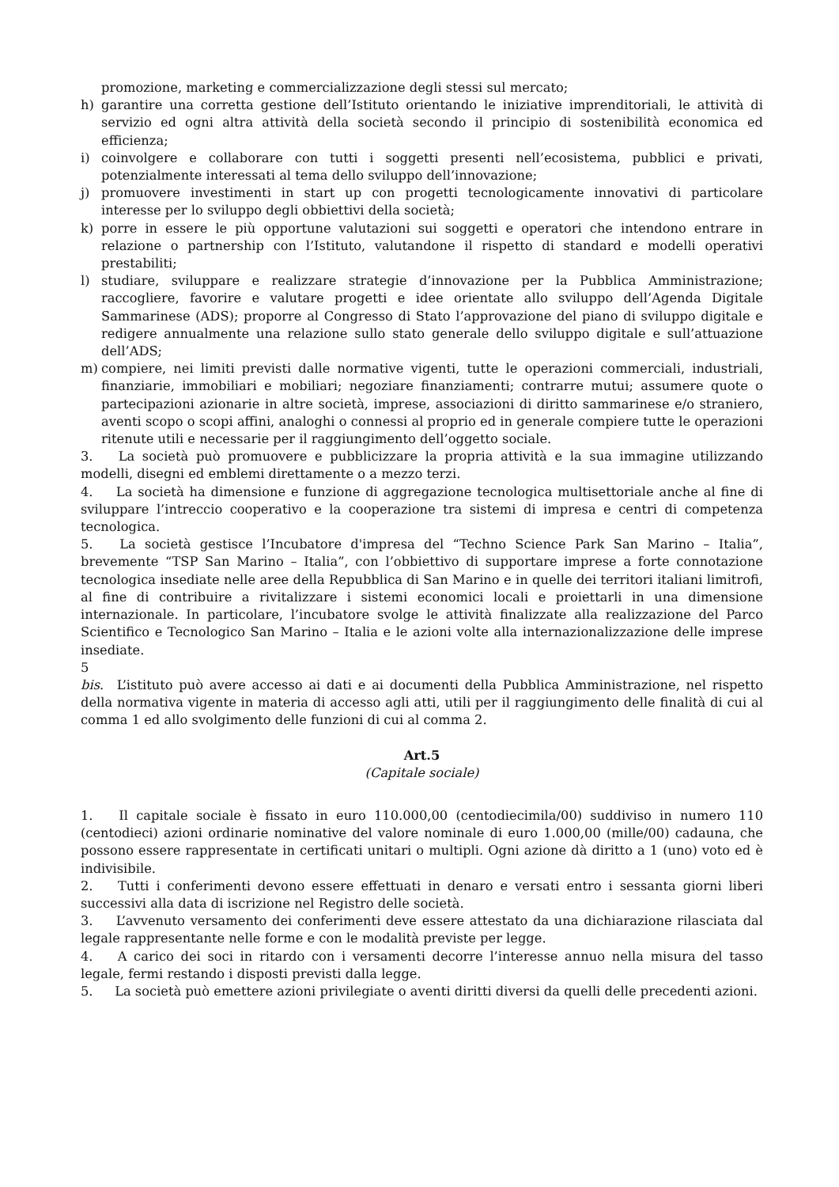promozione, marketing e commercializzazione degli stessi sul mercato;
h) garantire una corretta gestione dell’Istituto orientando le iniziative imprenditoriali, le attività di servizio ed ogni altra attività della società secondo il principio di sostenibilità economica ed efficienza;
i) coinvolgere e collaborare con tutti i soggetti presenti nell’ecosistema, pubblici e privati, potenzialmente interessati al tema dello sviluppo dell’innovazione;
j) promuovere investimenti in start up con progetti tecnologicamente innovativi di particolare interesse per lo sviluppo degli obbiettivi della società;
k) porre in essere le più opportune valutazioni sui soggetti e operatori che intendono entrare in relazione o partnership con l’Istituto, valutandone il rispetto di standard e modelli operativi prestabiliti;
l) studiare, sviluppare e realizzare strategie d’innovazione per la Pubblica Amministrazione; raccogliere, favorire e valutare progetti e idee orientate allo sviluppo dell’Agenda Digitale Sammarinese (ADS); proporre al Congresso di Stato l’approvazione del piano di sviluppo digitale e redigere annualmente una relazione sullo stato generale dello sviluppo digitale e sull’attuazione dell’ADS;
m) compiere, nei limiti previsti dalle normative vigenti, tutte le operazioni commerciali, industriali, finanziarie, immobiliari e mobiliari; negoziare finanziamenti; contrarre mutui; assumere quote o partecipazioni azionarie in altre società, imprese, associazioni di diritto sammarinese e/o straniero, aventi scopo o scopi affini, analoghi o connessi al proprio ed in generale compiere tutte le operazioni ritenute utili e necessarie per il raggiungimento dell’oggetto sociale.
3. La società può promuovere e pubblicizzare la propria attività e la sua immagine utilizzando modelli, disegni ed emblemi direttamente o a mezzo terzi.
4. La società ha dimensione e funzione di aggregazione tecnologica multisettoriale anche al fine di sviluppare l’intreccio cooperativo e la cooperazione tra sistemi di impresa e centri di competenza tecnologica.
5. La società gestisce l’Incubatore d'impresa del “Techno Science Park San Marino – Italia”, brevemente “TSP San Marino – Italia”, con l’obbiettivo di supportare imprese a forte connotazione tecnologica insediate nelle aree della Repubblica di San Marino e in quelle dei territori italiani limitrofi, al fine di contribuire a rivitalizzare i sistemi economici locali e proiettarli in una dimensione internazionale. In particolare, l’incubatore svolge le attività finalizzate alla realizzazione del Parco Scientifico e Tecnologico San Marino – Italia e le azioni volte alla internazionalizzazione delle imprese insediate.
5 bis. L’istituto può avere accesso ai dati e ai documenti della Pubblica Amministrazione, nel rispetto della normativa vigente in materia di accesso agli atti, utili per il raggiungimento delle finalità di cui al comma 1 ed allo svolgimento delle funzioni di cui al comma 2.
Art.5
(Capitale sociale)
1. Il capitale sociale è fissato in euro 110.000,00 (centodiecimila/00) suddiviso in numero 110 (centodieci) azioni ordinarie nominative del valore nominale di euro 1.000,00 (mille/00) cadauna, che possono essere rappresentate in certificati unitari o multipli. Ogni azione dà diritto a 1 (uno) voto ed è indivisibile.
2. Tutti i conferimenti devono essere effettuati in denaro e versati entro i sessanta giorni liberi successivi alla data di iscrizione nel Registro delle società.
3. L’avvenuto versamento dei conferimenti deve essere attestato da una dichiarazione rilasciata dal legale rappresentante nelle forme e con le modalità previste per legge.
4. A carico dei soci in ritardo con i versamenti decorre l’interesse annuo nella misura del tasso legale, fermi restando i disposti previsti dalla legge.
5. La società può emettere azioni privilegiate o aventi diritti diversi da quelli delle precedenti azioni.